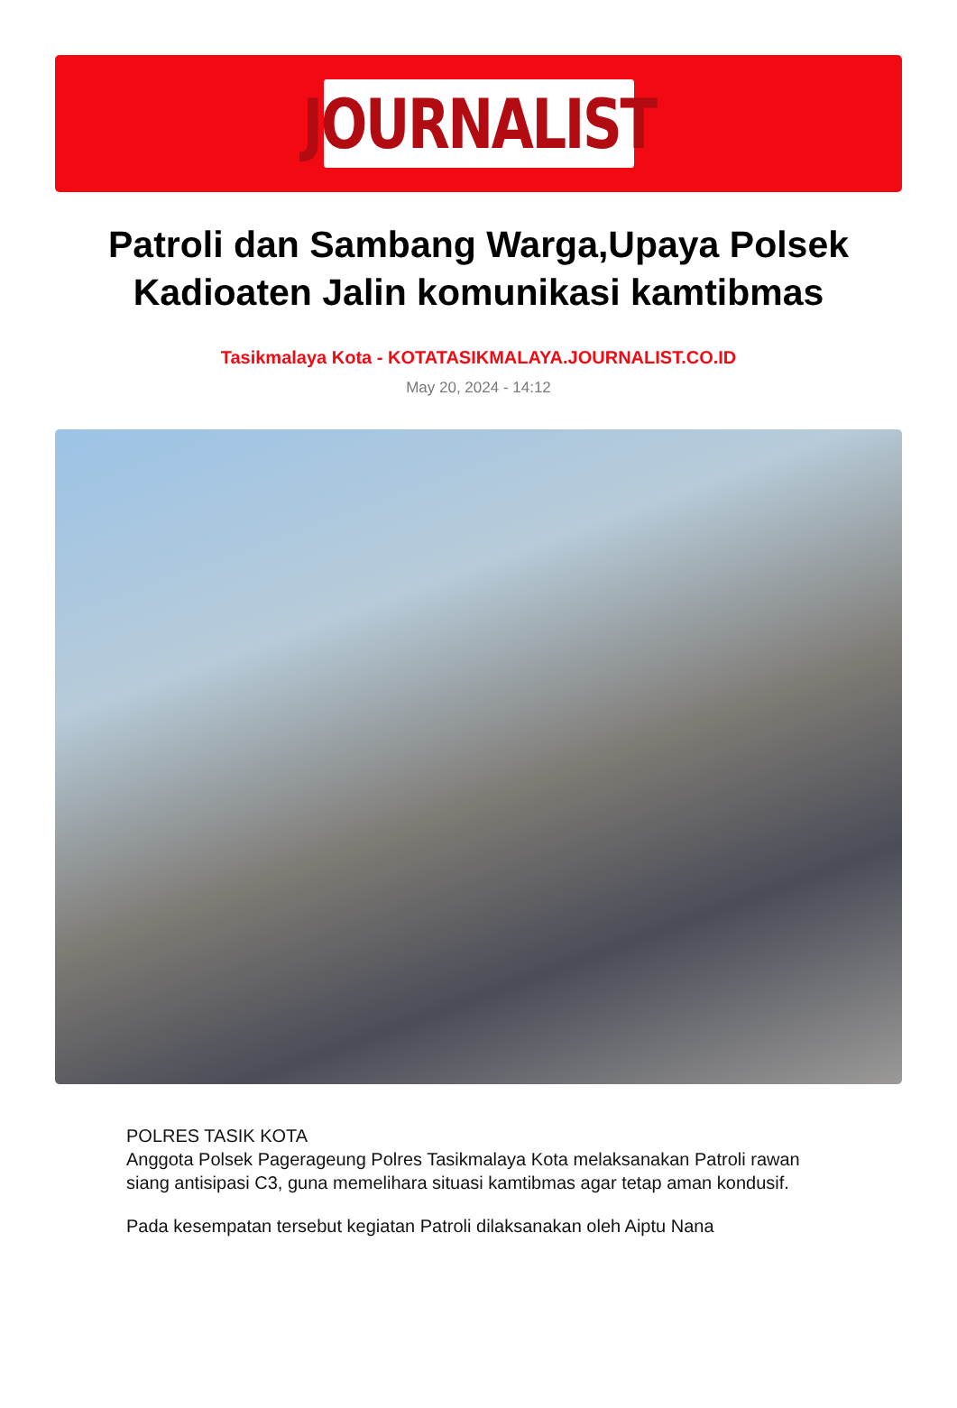JOURNALIST
Patroli dan Sambang Warga,Upaya Polsek Kadioaten Jalin komunikasi kamtibmas
Tasikmalaya Kota - KOTATASIKMALAYA.JOURNALIST.CO.ID
May 20, 2024 - 14:12
POLRES TASIK KOTA
Anggota Polsek Pagerageung Polres Tasikmalaya Kota melaksanakan Patroli rawan siang antisipasi C3, guna memelihara situasi kamtibmas agar tetap aman kondusif.
Pada kesempatan tersebut kegiatan Patroli dilaksanakan oleh Aiptu Nana